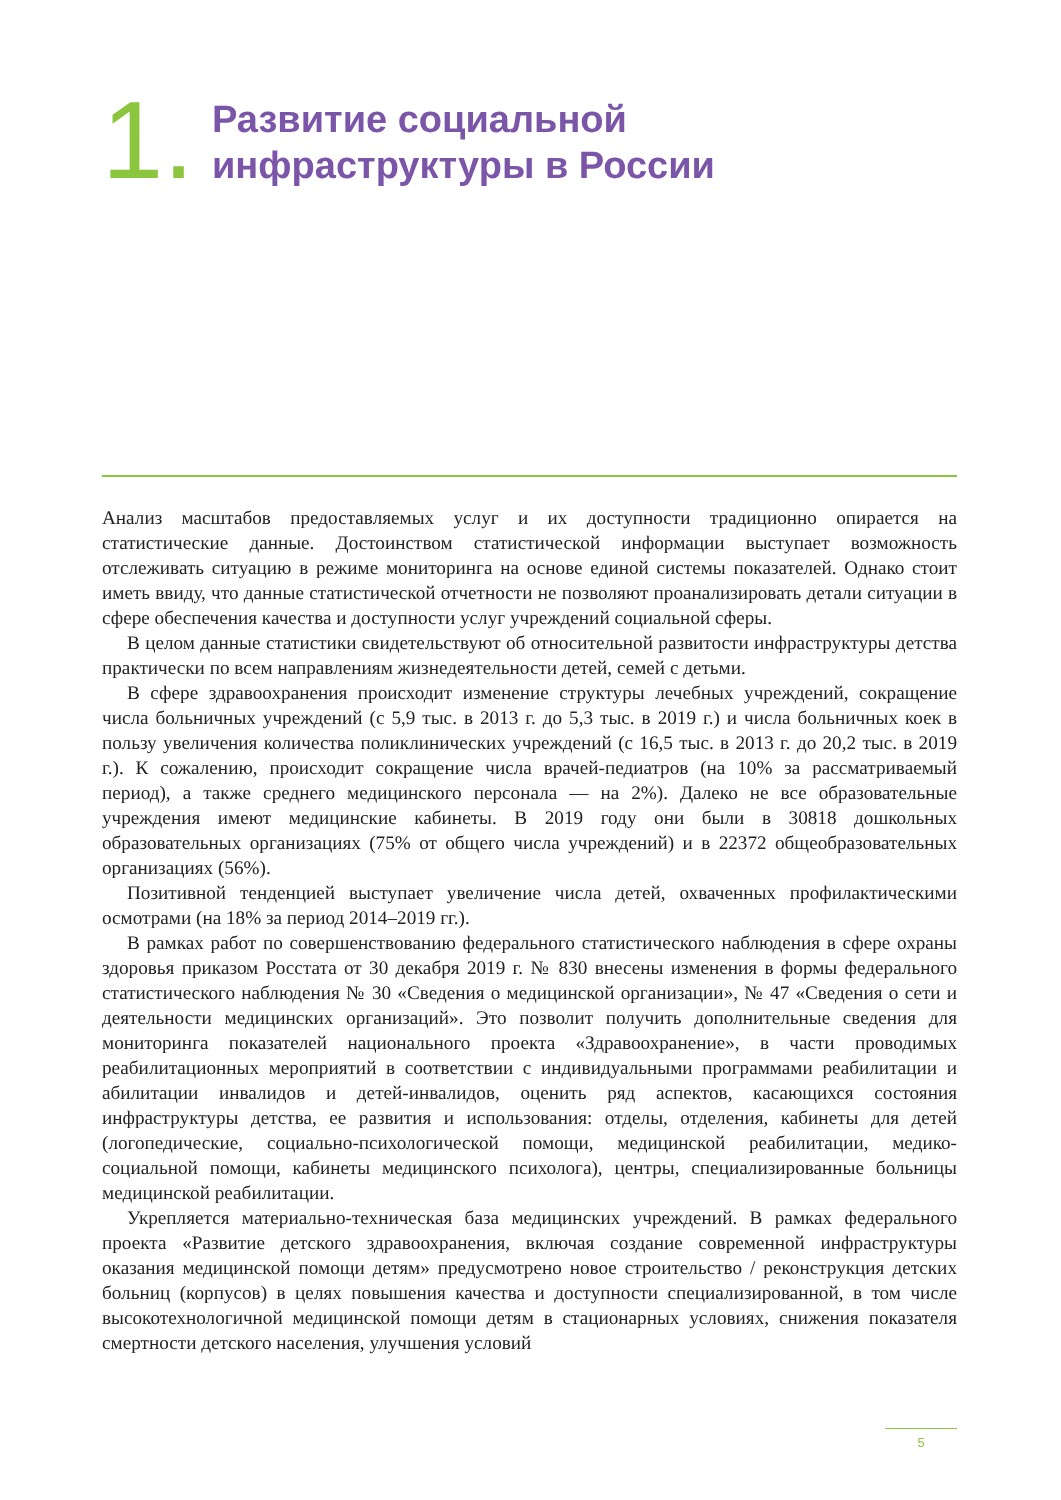1.
Развитие социальной
инфраструктуры в России
Анализ масштабов предоставляемых услуг и их доступности традиционно опирается на статистические данные. Достоинством статистической информации выступает возможность отслеживать ситуацию в режиме мониторинга на основе единой системы показателей. Однако стоит иметь ввиду, что данные статистической отчетности не позволяют проанализировать детали ситуации в сфере обеспечения качества и доступности услуг учреждений социальной сферы.
В целом данные статистики свидетельствуют об относительной развитости инфраструктуры детства практически по всем направлениям жизнедеятельности детей, семей с детьми.
В сфере здравоохранения происходит изменение структуры лечебных учреждений, сокращение числа больничных учреждений (с 5,9 тыс. в 2013 г. до 5,3 тыс. в 2019 г.) и числа больничных коек в пользу увеличения количества поликлинических учреждений (с 16,5 тыс. в 2013 г. до 20,2 тыс. в 2019 г.). К сожалению, происходит сокращение числа врачей-педиатров (на 10% за рассматриваемый период), а также среднего медицинского персонала — на 2%). Далеко не все образовательные учреждения имеют медицинские кабинеты. В 2019 году они были в 30818 дошкольных образовательных организациях (75% от общего числа учреждений) и в 22372 общеобразовательных организациях (56%).
Позитивной тенденцией выступает увеличение числа детей, охваченных профилактическими осмотрами (на 18% за период 2014–2019 гг.).
В рамках работ по совершенствованию федерального статистического наблюдения в сфере охраны здоровья приказом Росстата от 30 декабря 2019 г. № 830 внесены изменения в формы федерального статистического наблюдения № 30 «Сведения о медицинской организации», № 47 «Сведения о сети и деятельности медицинских организаций». Это позволит получить дополнительные сведения для мониторинга показателей национального проекта «Здравоохранение», в части проводимых реабилитационных мероприятий в соответствии с индивидуальными программами реабилитации и абилитации инвалидов и детей-инвалидов, оценить ряд аспектов, касающихся состояния инфраструктуры детства, ее развития и использования: отделы, отделения, кабинеты для детей (логопедические, социально-психологической помощи, медицинской реабилитации, медико-социальной помощи, кабинеты медицинского психолога), центры, специализированные больницы медицинской реабилитации.
Укрепляется материально-техническая база медицинских учреждений. В рамках федерального проекта «Развитие детского здравоохранения, включая создание современной инфраструктуры оказания медицинской помощи детям» предусмотрено новое строительство / реконструкция детских больниц (корпусов) в целях повышения качества и доступности специализированной, в том числе высокотехнологичной медицинской помощи детям в стационарных условиях, снижения показателя смертности детского населения, улучшения условий
5